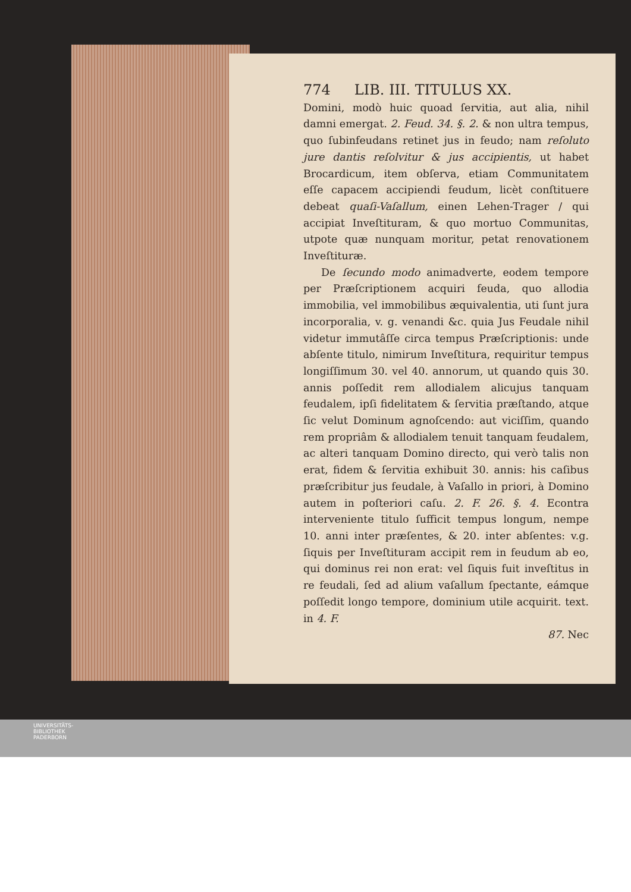774 LIB. III. TITULUS XX.
Domini, modò huic quoad ſervitia, aut alia, nihil damni emergat. 2. Feud. 34. §. 2. & non ultra tempus, quo ſubinfeudans retinet jus in feudo; nam reſoluto jure dantis reſolvitur & jus accipientis, ut habet Brocardicum, item obſerva, etiam Communitatem eſſe capacem accipiendi feudum, licèt conſtituere debeat quaſi-Vaſallum, einen Lehen-Trager / qui accipiat Inveſtituram, & quo mortuo Communitas, utpote quæ nunquam moritur, petat renovationem Inveſtituræ.
De ſecundo modo animadverte, eodem tempore per Præſcriptionem acquiri feuda, quo allodia immobilia, vel immobilibus æquivalentia, uti ſunt jura incorporalia, v. g. venandi &c. quia Jus Feudale nihil videtur immutâſſe circa tempus Præſcriptionis: unde abſente titulo, nimirum Inveſtitura, requiritur tempus longiſſimum 30. vel 40. annorum, ut quando quis 30. annis poſſedit rem allodialem alicujus tanquam feudalem, ipſi fidelitatem & ſervitia præſtando, atque ſic velut Dominum agnoſcendo: aut viciſſim, quando rem propriâm & allodialem tenuit tanquam feudalem, ac alteri tanquam Domino directo, qui verò talis non erat, fidem & ſervitia exhibuit 30. annis: his caſibus præſcribitur jus feudale, à Vaſallo in priori, à Domino autem in poſteriori caſu. 2. F. 26. §. 4. Econtra interveniente titulo ſufficit tempus longum, nempe 10. anni inter præſentes, & 20. inter abſentes: v.g. ſiquis per Inveſtituram accipit rem in feudum ab eo, qui dominus rei non erat: vel ſiquis fuit inveſtitus in re feudali, ſed ad alium vaſallum ſpectante, eámque poſſedit longo tempore, dominium utile acquirit. text. in 4. F.
87. Nec
UNIVERSITÄTS-
BIBLIOTHEK
PADERBORN